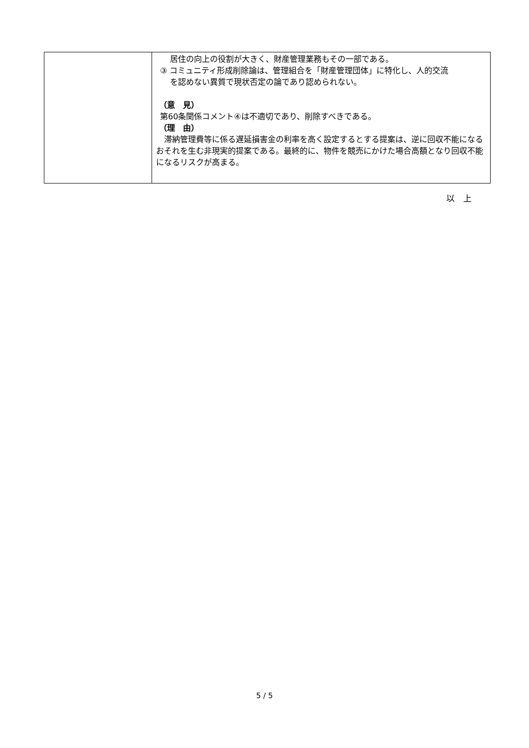| | 居住の向上の役割が大きく、財産管理業務もその一部である。 ③ コミュニティ形成削除論は、管理組合を「財産管理団体」に特化し、人的交流 を認めない異質で現状否定の論であり認められない。 （意 見） 第60条関係コメント④は不適切であり、削除すべきである。 （理 由） 滞納管理費等に係る遅延損害金の利率を高く設定するとする提案は、逆に回収不能になるおそれを生む非現実的提案である。最終的に、物件を競売にかけた場合高額となり回収不能になるリスクが高まる。 |
以　上
5 / 5